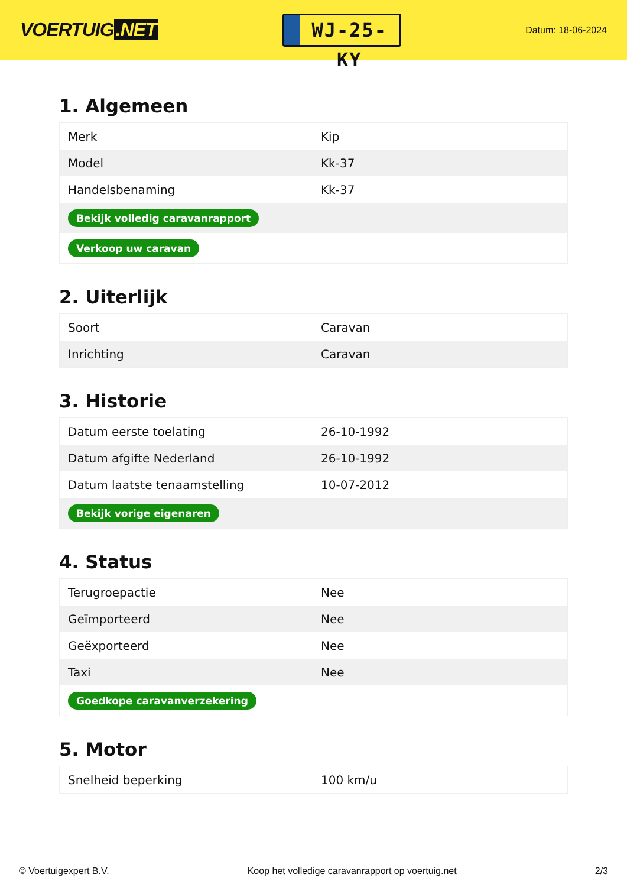VOERTUIG.NET
WJ-25-KY
Datum: 18-06-2024
1. Algemeen
| Merk | Kip |
| Model | Kk-37 |
| Handelsbenaming | Kk-37 |
| Bekijk volledig caravanrapport | |
| Verkoop uw caravan | |
2. Uiterlijk
| Soort | Caravan |
| Inrichting | Caravan |
3. Historie
| Datum eerste toelating | 26-10-1992 |
| Datum afgifte Nederland | 26-10-1992 |
| Datum laatste tenaamstelling | 10-07-2012 |
| Bekijk vorige eigenaren | |
4. Status
| Terugroepactie | Nee |
| Geïmporteerd | Nee |
| Geëxporteerd | Nee |
| Taxi | Nee |
| Goedkope caravanverzekering | |
5. Motor
| Snelheid beperking | 100 km/u |
© Voertuigexpert B.V. Koop het volledige caravanrapport op voertuig.net 2/3